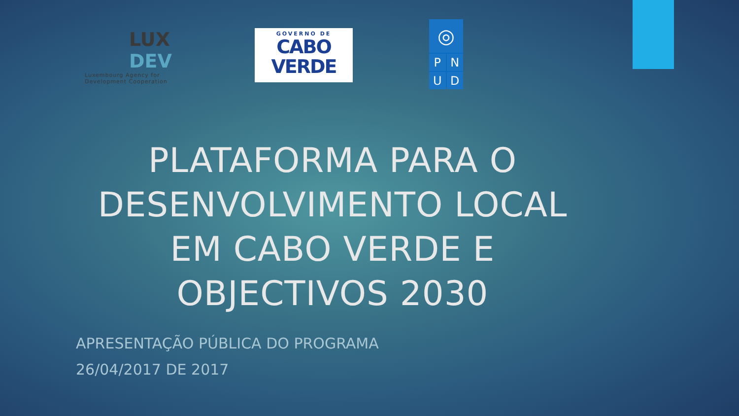LUX
DEV
Luxembourg Agency for
Development Cooperation
GOVERNO DE
CABO
VERDE
◎
P
N
U
D
PLATAFORMA PARA O DESENVOLVIMENTO LOCAL EM CABO VERDE E OBJECTIVOS 2030
APRESENTAÇÃO PÚBLICA DO PROGRAMA
26/04/2017 DE 2017